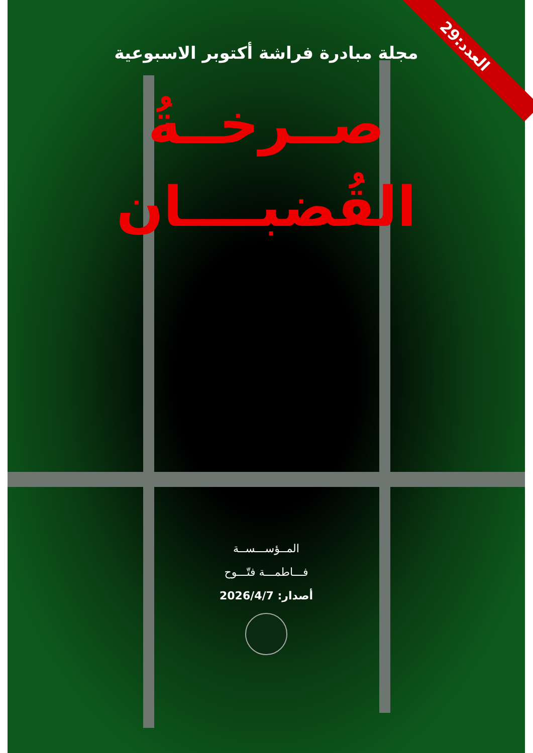العدد:29
مجلة مبادرة فراشة أكتوبر الاسبوعية
صــرخــةُ
القُضبــــان
المــؤســـســة
فـــاطمـــة فتّـــوح
أصدار: 2026/4/7